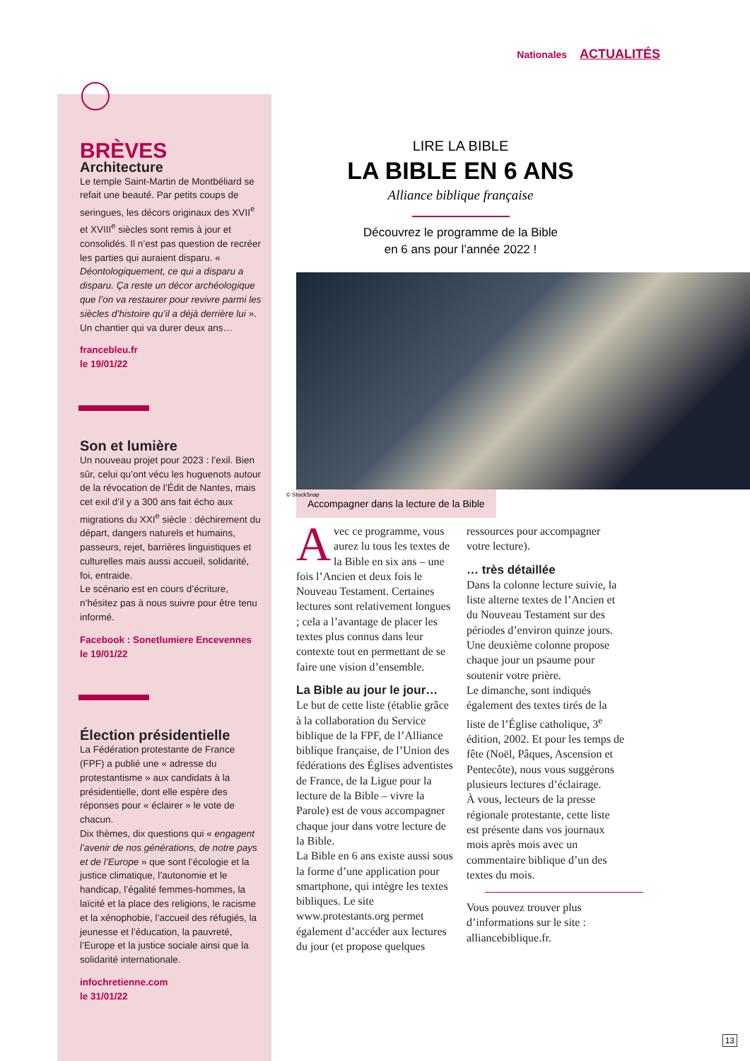Nationales ACTUALITÉS
BRÈVES
Architecture
Le temple Saint-Martin de Montbéliard se refait une beauté. Par petits coups de seringues, les décors originaux des XVII<sup>e</sup> et XVIII<sup>e</sup> siècles sont remis à jour et consolidés. Il n’est pas question de recréer les parties qui auraient disparu. « Déontologiquement, ce qui a disparu a disparu. Ça reste un décor archéologique que l’on va restaurer pour revivre parmi les siècles d’histoire qu’il a déjà derrière lui ». Un chantier qui va durer deux ans…
francebleu.fr
le 19/01/22
Son et lumière
Un nouveau projet pour 2023 : l’exil. Bien sûr, celui qu’ont vécu les huguenots autour de la révocation de l’Édit de Nantes, mais cet exil d’il y a 300 ans fait écho aux migrations du XXI<sup>e</sup> siècle : déchirement du départ, dangers naturels et humains, passeurs, rejet, barrières linguistiques et culturelles mais aussi accueil, solidarité, foi, entraide.
Le scénario est en cours d’écriture, n’hésitez pas à nous suivre pour être tenu informé.
Facebook : Sonetlumiere Encevennes
le 19/01/22
Élection présidentielle
La Fédération protestante de France (FPF) a publié une « adresse du protestantisme » aux candidats à la présidentielle, dont elle espère des réponses pour « éclairer » le vote de chacun.
Dix thèmes, dix questions qui « engagent l’avenir de nos générations, de notre pays et de l’Europe » que sont l’écologie et la justice climatique, l’autonomie et le handicap, l’égalité femmes-hommes, la laïcité et la place des religions, le racisme et la xénophobie, l’accueil des réfugiés, la jeunesse et l’éducation, la pauvreté, l’Europe et la justice sociale ainsi que la solidarité internationale.
infochretienne.com
le 31/01/22
LIRE LA BIBLE
LA BIBLE EN 6 ANS
Alliance biblique française
Découvrez le programme de la Bible
en 6 ans pour l’année 2022 !
© StockSnap
Accompagner dans la lecture de la Bible
Avec ce programme, vous aurez lu tous les textes de la Bible en six ans – une fois l’Ancien et deux fois le Nouveau Testament. Certaines lectures sont relativement longues ; cela a l’avantage de placer les textes plus connus dans leur contexte tout en permettant de se faire une vision d’ensemble.
La Bible au jour le jour…
Le but de cette liste (établie grâce à la collaboration du Service biblique de la FPF, de l’Alliance biblique française, de l’Union des fédérations des Églises adventistes de France, de la Ligue pour la lecture de la Bible – vivre la Parole) est de vous accompagner chaque jour dans votre lecture de la Bible.
La Bible en 6 ans existe aussi sous la forme d’une application pour smartphone, qui intègre les textes bibliques. Le site www.protestants.org permet également d’accéder aux lectures du jour (et propose quelques
ressources pour accompagner votre lecture).
… très détaillée
Dans la colonne lecture suivie, la liste alterne textes de l’Ancien et du Nouveau Testament sur des périodes d’environ quinze jours.
Une deuxième colonne propose chaque jour un psaume pour soutenir votre prière.
Le dimanche, sont indiqués également des textes tirés de la liste de l’Église catholique, 3<sup>e</sup> édition, 2002. Et pour les temps de fête (Noël, Pâques, Ascension et Pentecôte), nous vous suggérons plusieurs lectures d’éclairage.
À vous, lecteurs de la presse régionale protestante, cette liste est présente dans vos journaux mois après mois avec un commentaire biblique d’un des textes du mois.
Vous pouvez trouver plus d’informations sur le site : alliancebiblique.fr.
13